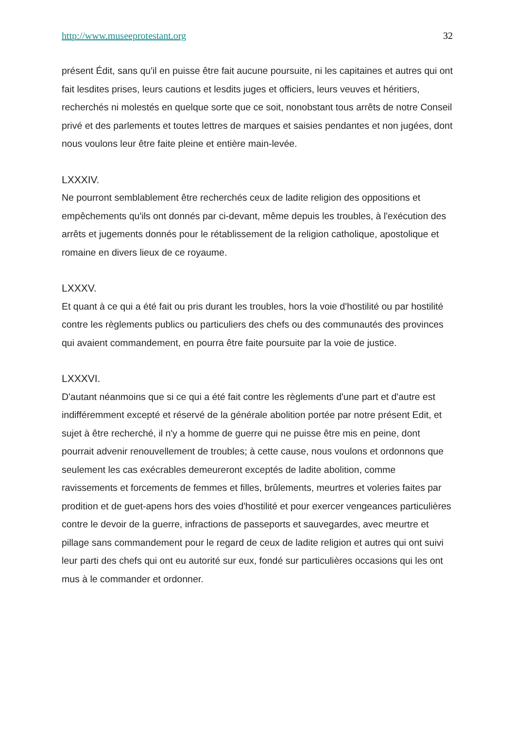http://www.museeprotestant.org 32
présent Édit, sans qu'il en puisse être fait aucune poursuite, ni les capitaines et autres qui ont fait lesdites prises, leurs cautions et lesdits juges et officiers, leurs veuves et héritiers, recherchés ni molestés en quelque sorte que ce soit, nonobstant tous arrêts de notre Conseil privé et des parlements et toutes lettres de marques et saisies pendantes et non jugées, dont nous voulons leur être faite pleine et entière main-levée.
LXXXIV.
Ne pourront semblablement être recherchés ceux de ladite religion des oppositions et empêchements qu'ils ont donnés par ci-devant, même depuis les troubles, à l'exécution des arrêts et jugements donnés pour le rétablissement de la religion catholique, apostolique et romaine en divers lieux de ce royaume.
LXXXV.
Et quant à ce qui a été fait ou pris durant les troubles, hors la voie d'hostilité ou par hostilité contre les règlements publics ou particuliers des chefs ou des communautés des provinces qui avaient commandement, en pourra être faite poursuite par la voie de justice.
LXXXVI.
D'autant néanmoins que si ce qui a été fait contre les règlements d'une part et d'autre est indifféremment excepté et réservé de la générale abolition portée par notre présent Edit, et sujet à être recherché, il n'y a homme de guerre qui ne puisse être mis en peine, dont pourrait advenir renouvellement de troubles; à cette cause, nous voulons et ordonnons que seulement les cas exécrables demeureront exceptés de ladite abolition, comme ravissements et forcements de femmes et filles, brûlements, meurtres et voleries faites par prodition et de guet-apens hors des voies d'hostilité et pour exercer vengeances particulières contre le devoir de la guerre, infractions de passeports et sauvegardes, avec meurtre et pillage sans commandement pour le regard de ceux de ladite religion et autres qui ont suivi leur parti des chefs qui ont eu autorité sur eux, fondé sur particulières occasions qui les ont mus à le commander et ordonner.